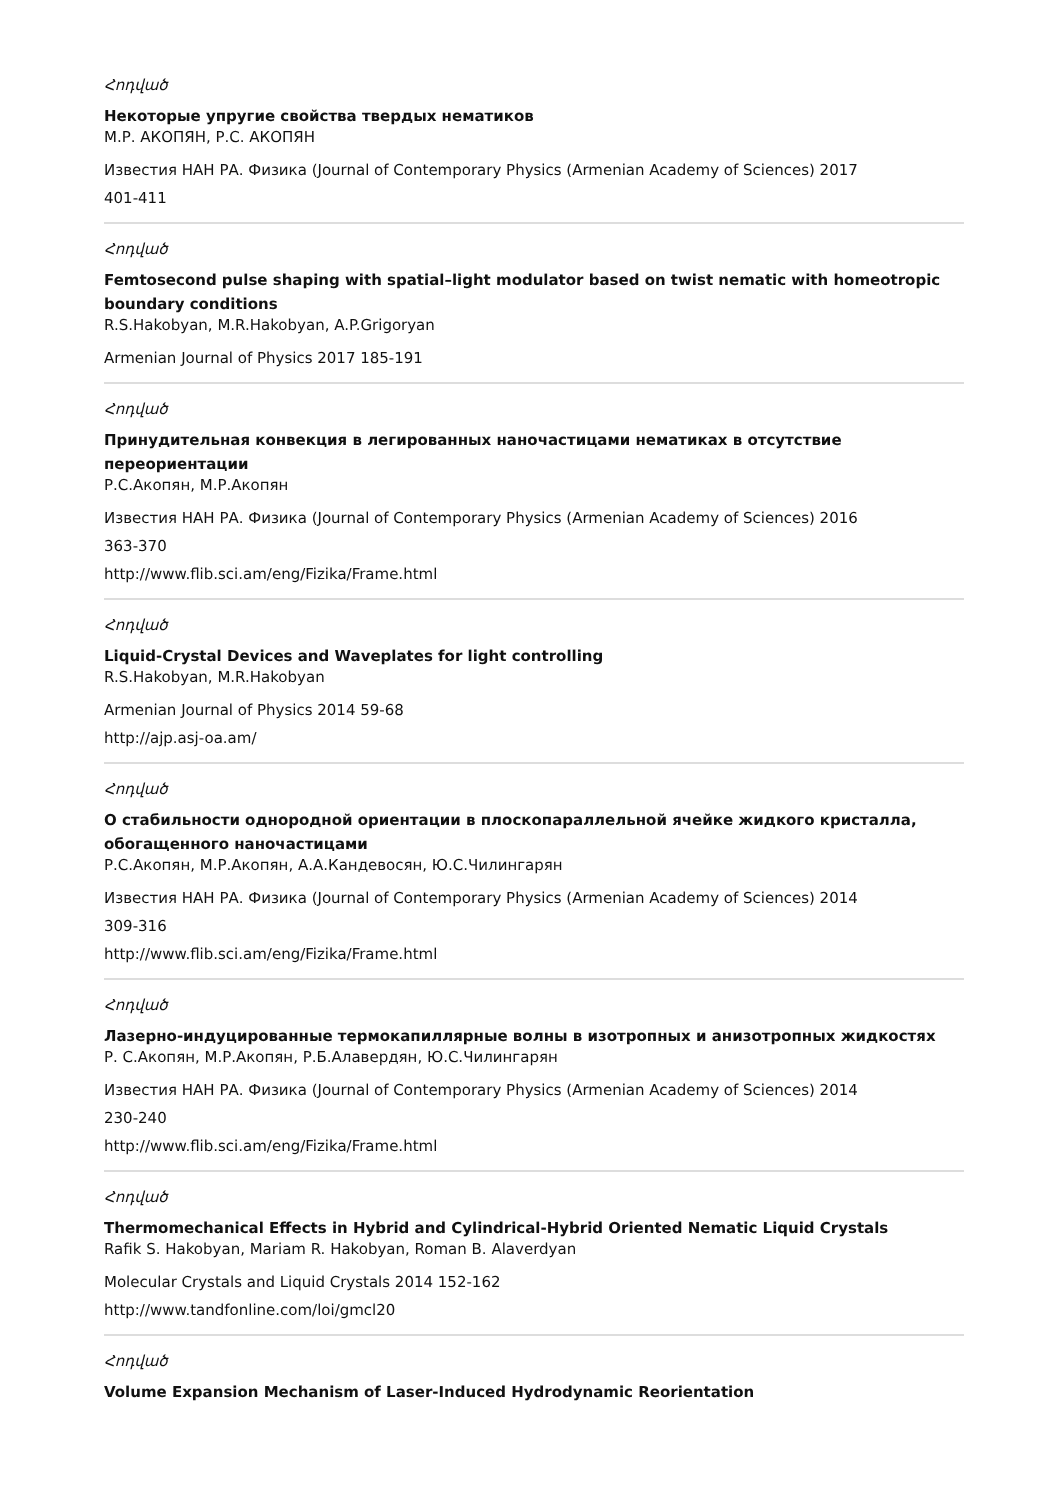Հոդված
Некоторые упругие свойства твердых нематиков
М.Р. АКОПЯН, Р.С. АКОПЯН
Известия НАН РА. Физика (Journal of Contemporary Physics (Armenian Academy of Sciences) 2017
401-411
Հոդված
Femtosecond pulse shaping with spatial–light modulator based on twist nematic with homeotropic boundary conditions
R.S.Hakobyan, M.R.Hakobyan, A.P.Grigoryan
Armenian Journal of Physics 2017 185-191
Հոդված
Принудительная конвекция в легированных наночастицами нематиках в отсутствие переориентации
Р.С.Акопян, М.Р.Акопян
Известия НАН РА. Физика (Journal of Contemporary Physics (Armenian Academy of Sciences) 2016
363-370
http://www.flib.sci.am/eng/Fizika/Frame.html
Հոդված
Liquid-Crystal Devices and Waveplates for light controlling
R.S.Hakobyan, M.R.Hakobyan
Armenian Journal of Physics 2014 59-68
http://ajp.asj-oa.am/
Հոդված
О стабильности однородной ориентации в плоскопараллельной ячейке жидкого кристалла, обогащенного наночастицами
Р.С.Акопян, М.Р.Акопян, А.А.Кандевосян, Ю.С.Чилингарян
Известия НАН РА. Физика (Journal of Contemporary Physics (Armenian Academy of Sciences) 2014
309-316
http://www.flib.sci.am/eng/Fizika/Frame.html
Հոդված
Лазерно-индуцированные термокапиллярные волны в изотропных и анизотропных жидкостях
Р. С.Акопян, М.Р.Акопян, Р.Б.Алавердян, Ю.С.Чилингарян
Известия НАН РА. Физика (Journal of Contemporary Physics (Armenian Academy of Sciences) 2014
230-240
http://www.flib.sci.am/eng/Fizika/Frame.html
Հոդված
Thermomechanical Effects in Hybrid and Cylindrical-Hybrid Oriented Nematic Liquid Crystals
Rafik S. Hakobyan, Mariam R. Hakobyan, Roman B. Alaverdyan
Molecular Crystals and Liquid Crystals 2014 152-162
http://www.tandfonline.com/loi/gmcl20
Հոդված
Volume Expansion Mechanism of Laser-Induced Hydrodynamic Reorientation